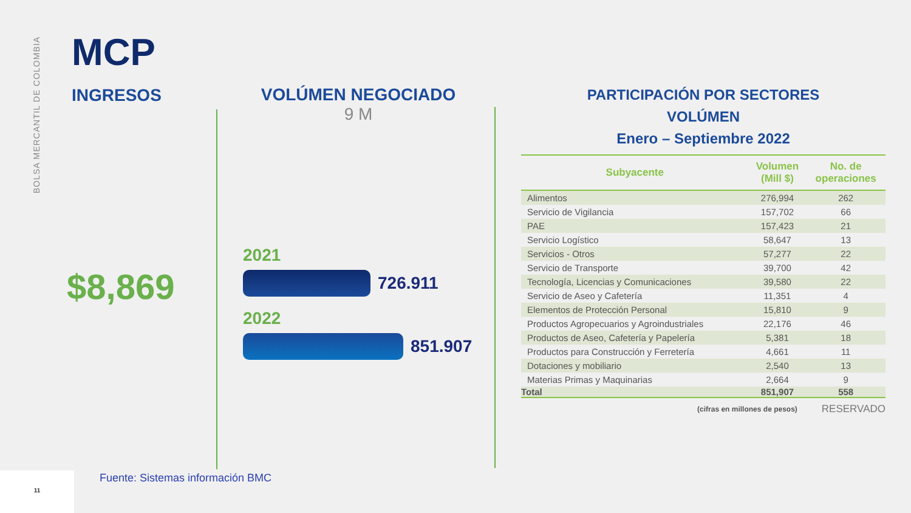BOLSA MERCANTIL DE COLOMBIA
MCP
INGRESOS
$8,869
VOLÚMEN NEGOCIADO
9 M
2021
726.911
2022
851.907
PARTICIPACIÓN POR SECTORES
VOLÚMEN
Enero – Septiembre 2022
| Subyacente | Volumen (Mill $) | No. de operaciones |
| --- | --- | --- |
| Alimentos | 276,994 | 262 |
| Servicio de Vigilancia | 157,702 | 66 |
| PAE | 157,423 | 21 |
| Servicio Logístico | 58,647 | 13 |
| Servicios - Otros | 57,277 | 22 |
| Servicio de Transporte | 39,700 | 42 |
| Tecnología, Licencias y Comunicaciones | 39,580 | 22 |
| Servicio de Aseo y Cafetería | 11,351 | 4 |
| Elementos de Protección Personal | 15,810 | 9 |
| Productos Agropecuarios y Agroindustriales | 22,176 | 46 |
| Productos de Aseo, Cafetería y Papelería | 5,381 | 18 |
| Productos para Construcción y Ferretería | 4,661 | 11 |
| Dotaciones y mobiliario | 2,540 | 13 |
| Materias Primas y Maquinarias | 2,664 | 9 |
| Total | 851,907 | 558 |
(cifras en millones de pesos) RESERVADO
Fuente: Sistemas información BMC
11